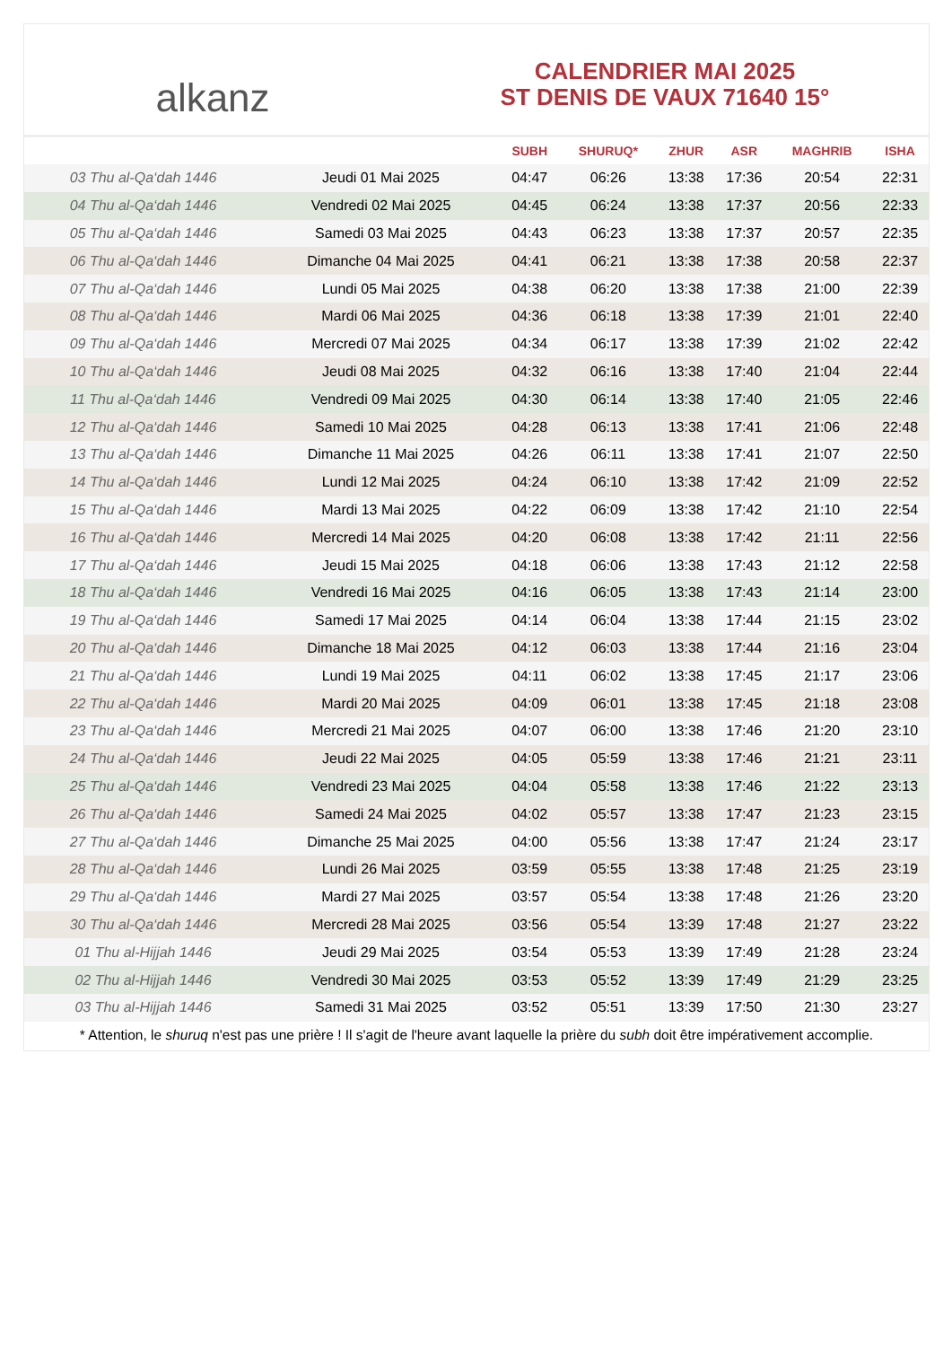alkanz
CALENDRIER MAI 2025
ST DENIS DE VAUX 71640 15°
| | | SUBH | SHURUQ* | ZHUR | ASR | MAGHRIB | ISHA |
| --- | --- | --- | --- | --- | --- | --- | --- |
| 03 Thu al-Qa‘dah 1446 | Jeudi 01 Mai 2025 | 04:47 | 06:26 | 13:38 | 17:36 | 20:54 | 22:31 |
| 04 Thu al-Qa‘dah 1446 | Vendredi 02 Mai 2025 | 04:45 | 06:24 | 13:38 | 17:37 | 20:56 | 22:33 |
| 05 Thu al-Qa‘dah 1446 | Samedi 03 Mai 2025 | 04:43 | 06:23 | 13:38 | 17:37 | 20:57 | 22:35 |
| 06 Thu al-Qa‘dah 1446 | Dimanche 04 Mai 2025 | 04:41 | 06:21 | 13:38 | 17:38 | 20:58 | 22:37 |
| 07 Thu al-Qa‘dah 1446 | Lundi 05 Mai 2025 | 04:38 | 06:20 | 13:38 | 17:38 | 21:00 | 22:39 |
| 08 Thu al-Qa‘dah 1446 | Mardi 06 Mai 2025 | 04:36 | 06:18 | 13:38 | 17:39 | 21:01 | 22:40 |
| 09 Thu al-Qa‘dah 1446 | Mercredi 07 Mai 2025 | 04:34 | 06:17 | 13:38 | 17:39 | 21:02 | 22:42 |
| 10 Thu al-Qa‘dah 1446 | Jeudi 08 Mai 2025 | 04:32 | 06:16 | 13:38 | 17:40 | 21:04 | 22:44 |
| 11 Thu al-Qa‘dah 1446 | Vendredi 09 Mai 2025 | 04:30 | 06:14 | 13:38 | 17:40 | 21:05 | 22:46 |
| 12 Thu al-Qa‘dah 1446 | Samedi 10 Mai 2025 | 04:28 | 06:13 | 13:38 | 17:41 | 21:06 | 22:48 |
| 13 Thu al-Qa‘dah 1446 | Dimanche 11 Mai 2025 | 04:26 | 06:11 | 13:38 | 17:41 | 21:07 | 22:50 |
| 14 Thu al-Qa‘dah 1446 | Lundi 12 Mai 2025 | 04:24 | 06:10 | 13:38 | 17:42 | 21:09 | 22:52 |
| 15 Thu al-Qa‘dah 1446 | Mardi 13 Mai 2025 | 04:22 | 06:09 | 13:38 | 17:42 | 21:10 | 22:54 |
| 16 Thu al-Qa‘dah 1446 | Mercredi 14 Mai 2025 | 04:20 | 06:08 | 13:38 | 17:42 | 21:11 | 22:56 |
| 17 Thu al-Qa‘dah 1446 | Jeudi 15 Mai 2025 | 04:18 | 06:06 | 13:38 | 17:43 | 21:12 | 22:58 |
| 18 Thu al-Qa‘dah 1446 | Vendredi 16 Mai 2025 | 04:16 | 06:05 | 13:38 | 17:43 | 21:14 | 23:00 |
| 19 Thu al-Qa‘dah 1446 | Samedi 17 Mai 2025 | 04:14 | 06:04 | 13:38 | 17:44 | 21:15 | 23:02 |
| 20 Thu al-Qa‘dah 1446 | Dimanche 18 Mai 2025 | 04:12 | 06:03 | 13:38 | 17:44 | 21:16 | 23:04 |
| 21 Thu al-Qa‘dah 1446 | Lundi 19 Mai 2025 | 04:11 | 06:02 | 13:38 | 17:45 | 21:17 | 23:06 |
| 22 Thu al-Qa‘dah 1446 | Mardi 20 Mai 2025 | 04:09 | 06:01 | 13:38 | 17:45 | 21:18 | 23:08 |
| 23 Thu al-Qa‘dah 1446 | Mercredi 21 Mai 2025 | 04:07 | 06:00 | 13:38 | 17:46 | 21:20 | 23:10 |
| 24 Thu al-Qa‘dah 1446 | Jeudi 22 Mai 2025 | 04:05 | 05:59 | 13:38 | 17:46 | 21:21 | 23:11 |
| 25 Thu al-Qa‘dah 1446 | Vendredi 23 Mai 2025 | 04:04 | 05:58 | 13:38 | 17:46 | 21:22 | 23:13 |
| 26 Thu al-Qa‘dah 1446 | Samedi 24 Mai 2025 | 04:02 | 05:57 | 13:38 | 17:47 | 21:23 | 23:15 |
| 27 Thu al-Qa‘dah 1446 | Dimanche 25 Mai 2025 | 04:00 | 05:56 | 13:38 | 17:47 | 21:24 | 23:17 |
| 28 Thu al-Qa‘dah 1446 | Lundi 26 Mai 2025 | 03:59 | 05:55 | 13:38 | 17:48 | 21:25 | 23:19 |
| 29 Thu al-Qa‘dah 1446 | Mardi 27 Mai 2025 | 03:57 | 05:54 | 13:38 | 17:48 | 21:26 | 23:20 |
| 30 Thu al-Qa‘dah 1446 | Mercredi 28 Mai 2025 | 03:56 | 05:54 | 13:39 | 17:48 | 21:27 | 23:22 |
| 01 Thu al-Hijjah 1446 | Jeudi 29 Mai 2025 | 03:54 | 05:53 | 13:39 | 17:49 | 21:28 | 23:24 |
| 02 Thu al-Hijjah 1446 | Vendredi 30 Mai 2025 | 03:53 | 05:52 | 13:39 | 17:49 | 21:29 | 23:25 |
| 03 Thu al-Hijjah 1446 | Samedi 31 Mai 2025 | 03:52 | 05:51 | 13:39 | 17:50 | 21:30 | 23:27 |
* Attention, le shuruq n'est pas une prière ! Il s'agit de l'heure avant laquelle la prière du subh doit être impérativement accomplie.